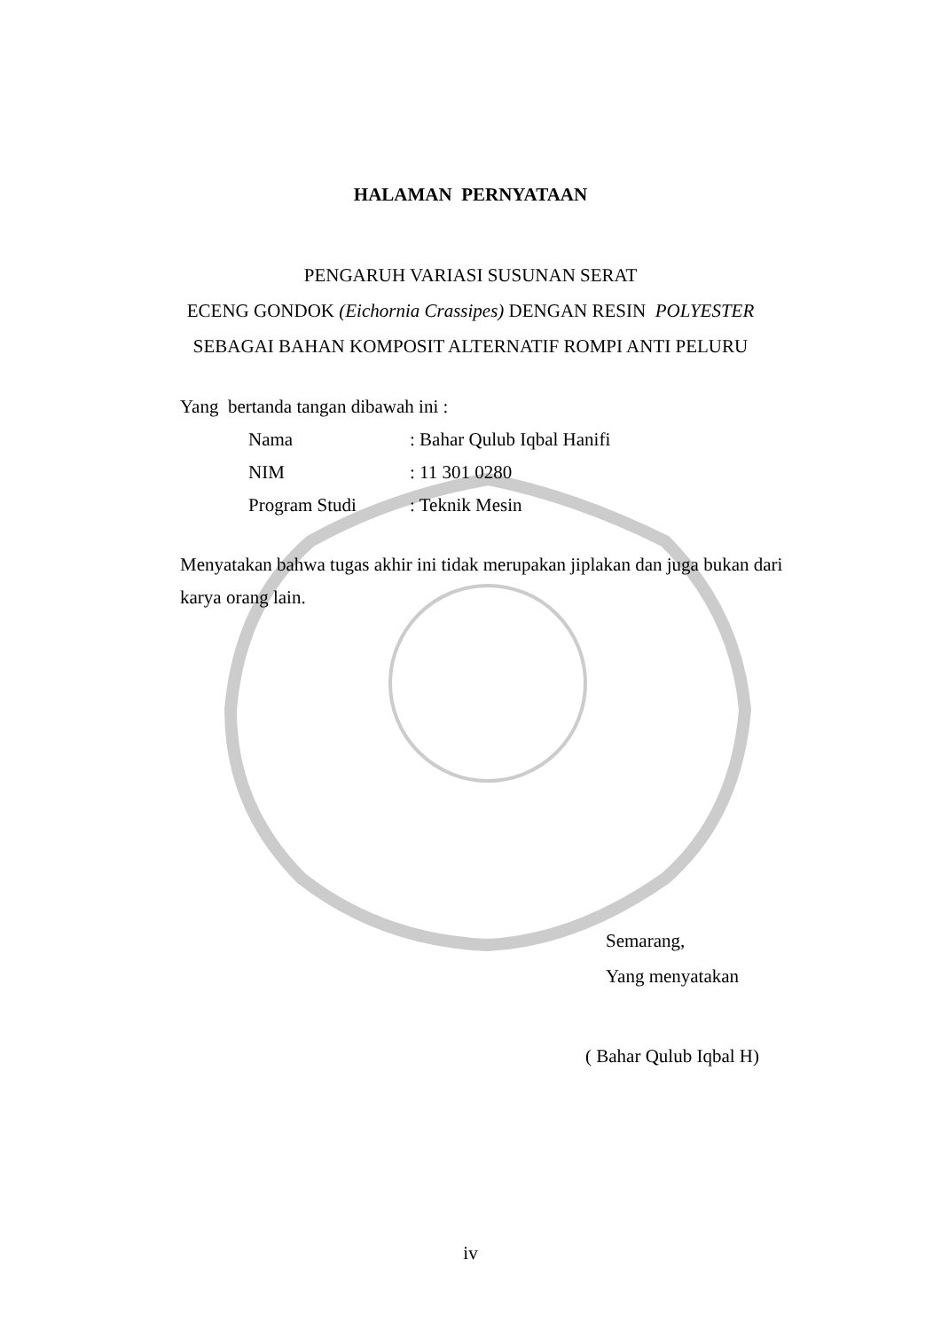HALAMAN PERNYATAAN
PENGARUH VARIASI SUSUNAN SERAT
ECENG GONDOK (Eichornia Crassipes) DENGAN RESIN POLYESTER
SEBAGAI BAHAN KOMPOSIT ALTERNATIF ROMPI ANTI PELURU
Yang bertanda tangan dibawah ini :
Nama: Bahar Qulub Iqbal Hanifi
NIM: 11 301 0280
Program Studi: Teknik Mesin
Menyatakan bahwa tugas akhir ini tidak merupakan jiplakan dan juga bukan dari karya orang lain.
Semarang,
Yang menyatakan
( Bahar Qulub Iqbal H)
iv